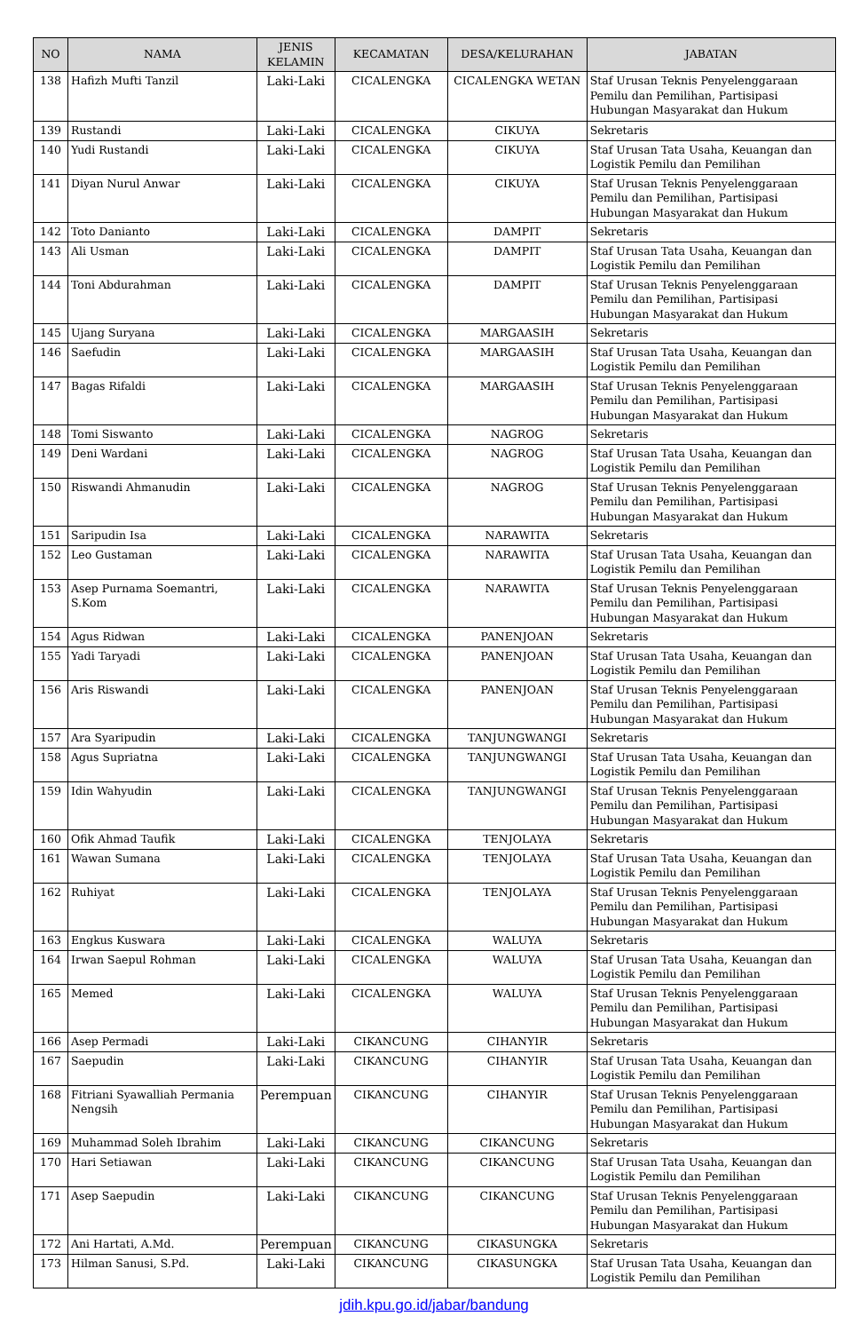| NO | NAMA | JENIS KELAMIN | KECAMATAN | DESA/KELURAHAN | JABATAN |
| --- | --- | --- | --- | --- | --- |
| 138 | Hafizh Mufti Tanzil | Laki-Laki | CICALENGKA | CICALENGKA WETAN | Staf Urusan Teknis Penyelenggaraan Pemilu dan Pemilihan, Partisipasi Hubungan Masyarakat dan Hukum |
| 139 | Rustandi | Laki-Laki | CICALENGKA | CIKUYA | Sekretaris |
| 140 | Yudi Rustandi | Laki-Laki | CICALENGKA | CIKUYA | Staf Urusan Tata Usaha, Keuangan dan Logistik Pemilu dan Pemilihan |
| 141 | Diyan Nurul Anwar | Laki-Laki | CICALENGKA | CIKUYA | Staf Urusan Teknis Penyelenggaraan Pemilu dan Pemilihan, Partisipasi Hubungan Masyarakat dan Hukum |
| 142 | Toto Danianto | Laki-Laki | CICALENGKA | DAMPIT | Sekretaris |
| 143 | Ali Usman | Laki-Laki | CICALENGKA | DAMPIT | Staf Urusan Tata Usaha, Keuangan dan Logistik Pemilu dan Pemilihan |
| 144 | Toni Abdurahman | Laki-Laki | CICALENGKA | DAMPIT | Staf Urusan Teknis Penyelenggaraan Pemilu dan Pemilihan, Partisipasi Hubungan Masyarakat dan Hukum |
| 145 | Ujang Suryana | Laki-Laki | CICALENGKA | MARGAASIH | Sekretaris |
| 146 | Saefudin | Laki-Laki | CICALENGKA | MARGAASIH | Staf Urusan Tata Usaha, Keuangan dan Logistik Pemilu dan Pemilihan |
| 147 | Bagas Rifaldi | Laki-Laki | CICALENGKA | MARGAASIH | Staf Urusan Teknis Penyelenggaraan Pemilu dan Pemilihan, Partisipasi Hubungan Masyarakat dan Hukum |
| 148 | Tomi Siswanto | Laki-Laki | CICALENGKA | NAGROG | Sekretaris |
| 149 | Deni Wardani | Laki-Laki | CICALENGKA | NAGROG | Staf Urusan Tata Usaha, Keuangan dan Logistik Pemilu dan Pemilihan |
| 150 | Riswandi Ahmanudin | Laki-Laki | CICALENGKA | NAGROG | Staf Urusan Teknis Penyelenggaraan Pemilu dan Pemilihan, Partisipasi Hubungan Masyarakat dan Hukum |
| 151 | Saripudin Isa | Laki-Laki | CICALENGKA | NARAWITA | Sekretaris |
| 152 | Leo Gustaman | Laki-Laki | CICALENGKA | NARAWITA | Staf Urusan Tata Usaha, Keuangan dan Logistik Pemilu dan Pemilihan |
| 153 | Asep Purnama Soemantri, S.Kom | Laki-Laki | CICALENGKA | NARAWITA | Staf Urusan Teknis Penyelenggaraan Pemilu dan Pemilihan, Partisipasi Hubungan Masyarakat dan Hukum |
| 154 | Agus Ridwan | Laki-Laki | CICALENGKA | PANENJOAN | Sekretaris |
| 155 | Yadi Taryadi | Laki-Laki | CICALENGKA | PANENJOAN | Staf Urusan Tata Usaha, Keuangan dan Logistik Pemilu dan Pemilihan |
| 156 | Aris Riswandi | Laki-Laki | CICALENGKA | PANENJOAN | Staf Urusan Teknis Penyelenggaraan Pemilu dan Pemilihan, Partisipasi Hubungan Masyarakat dan Hukum |
| 157 | Ara Syaripudin | Laki-Laki | CICALENGKA | TANJUNGWANGI | Sekretaris |
| 158 | Agus Supriatna | Laki-Laki | CICALENGKA | TANJUNGWANGI | Staf Urusan Tata Usaha, Keuangan dan Logistik Pemilu dan Pemilihan |
| 159 | Idin Wahyudin | Laki-Laki | CICALENGKA | TANJUNGWANGI | Staf Urusan Teknis Penyelenggaraan Pemilu dan Pemilihan, Partisipasi Hubungan Masyarakat dan Hukum |
| 160 | Ofik Ahmad Taufik | Laki-Laki | CICALENGKA | TENJOLAYA | Sekretaris |
| 161 | Wawan Sumana | Laki-Laki | CICALENGKA | TENJOLAYA | Staf Urusan Tata Usaha, Keuangan dan Logistik Pemilu dan Pemilihan |
| 162 | Ruhiyat | Laki-Laki | CICALENGKA | TENJOLAYA | Staf Urusan Teknis Penyelenggaraan Pemilu dan Pemilihan, Partisipasi Hubungan Masyarakat dan Hukum |
| 163 | Engkus Kuswara | Laki-Laki | CICALENGKA | WALUYA | Sekretaris |
| 164 | Irwan Saepul Rohman | Laki-Laki | CICALENGKA | WALUYA | Staf Urusan Tata Usaha, Keuangan dan Logistik Pemilu dan Pemilihan |
| 165 | Memed | Laki-Laki | CICALENGKA | WALUYA | Staf Urusan Teknis Penyelenggaraan Pemilu dan Pemilihan, Partisipasi Hubungan Masyarakat dan Hukum |
| 166 | Asep Permadi | Laki-Laki | CIKANCUNG | CIHANYIR | Sekretaris |
| 167 | Saepudin | Laki-Laki | CIKANCUNG | CIHANYIR | Staf Urusan Tata Usaha, Keuangan dan Logistik Pemilu dan Pemilihan |
| 168 | Fitriani Syawalliah Permania Nengsih | Perempuan | CIKANCUNG | CIHANYIR | Staf Urusan Teknis Penyelenggaraan Pemilu dan Pemilihan, Partisipasi Hubungan Masyarakat dan Hukum |
| 169 | Muhammad Soleh Ibrahim | Laki-Laki | CIKANCUNG | CIKANCUNG | Sekretaris |
| 170 | Hari Setiawan | Laki-Laki | CIKANCUNG | CIKANCUNG | Staf Urusan Tata Usaha, Keuangan dan Logistik Pemilu dan Pemilihan |
| 171 | Asep Saepudin | Laki-Laki | CIKANCUNG | CIKANCUNG | Staf Urusan Teknis Penyelenggaraan Pemilu dan Pemilihan, Partisipasi Hubungan Masyarakat dan Hukum |
| 172 | Ani Hartati, A.Md. | Perempuan | CIKANCUNG | CIKASUNGKA | Sekretaris |
| 173 | Hilman Sanusi, S.Pd. | Laki-Laki | CIKANCUNG | CIKASUNGKA | Staf Urusan Tata Usaha, Keuangan dan Logistik Pemilu dan Pemilihan |
jdih.kpu.go.id/jabar/bandung